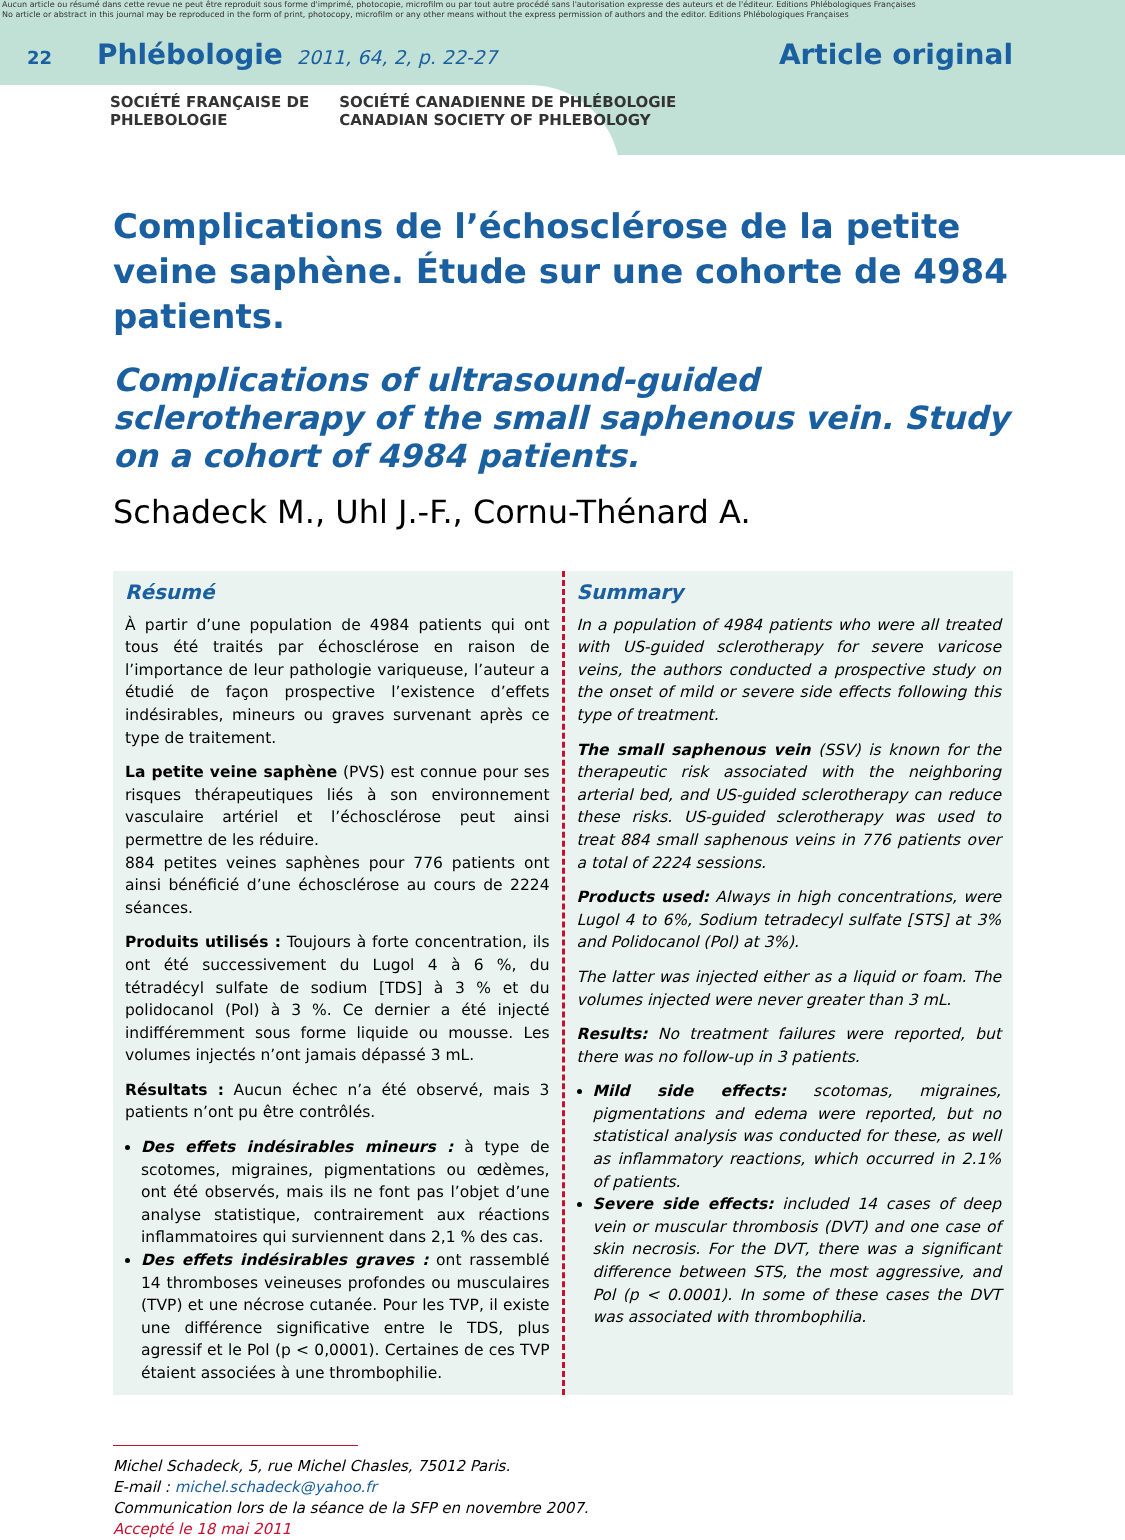Aucun article ou résumé dans cette revue ne peut être reproduit sous forme d'imprimé, photocopie, microfilm ou par tout autre procédé sans l'autorisation expresse des auteurs et de l'éditeur. Editions Phlébologiques Françaises
No article or abstract in this journal may be reproduced in the form of print, photocopy, microfilm or any other means without the express permission of authors and the editor. Editions Phlébologiques Françaises
22 Phlébologie 2011, 64, 2, p. 22-27 Article original
SOCIÉTÉ FRANÇAISE DE
PHLEBOLOGIE
SOCIÉTÉ CANADIENNE DE PHLÉBOLOGIE
CANADIAN SOCIETY OF PHLEBOLOGY
Complications de l’échosclérose de la petite veine saphène. Étude sur une cohorte de 4984 patients.
Complications of ultrasound-guided sclerotherapy of the small saphenous vein. Study on a cohort of 4984 patients.
Schadeck M., Uhl J.-F., Cornu-Thénard A.
Résumé
À partir d’une population de 4984 patients qui ont tous été traités par échosclérose en raison de l’importance de leur pathologie variqueuse, l’auteur a étudié de façon prospective l’existence d’effets indésirables, mineurs ou graves survenant après ce type de traitement.
La petite veine saphène (PVS) est connue pour ses risques thérapeutiques liés à son environnement vasculaire artériel et l’échosclérose peut ainsi permettre de les réduire.
884 petites veines saphènes pour 776 patients ont ainsi bénéficié d’une échosclérose au cours de 2224 séances.
Produits utilisés : Toujours à forte concentration, ils ont été successivement du Lugol 4 à 6 %, du tétradécyl sulfate de sodium [TDS] à 3 % et du polidocanol (Pol) à 3 %. Ce dernier a été injecté indifféremment sous forme liquide ou mousse. Les volumes injectés n’ont jamais dépassé 3 mL.
Résultats : Aucun échec n’a été observé, mais 3 patients n’ont pu être contrôlés.
Des effets indésirables mineurs : à type de scotomes, migraines, pigmentations ou œdèmes, ont été observés, mais ils ne font pas l’objet d’une analyse statistique, contrairement aux réactions inflammatoires qui surviennent dans 2,1 % des cas.
Des effets indésirables graves : ont rassemblé 14 thromboses veineuses profondes ou musculaires (TVP) et une nécrose cutanée. Pour les TVP, il existe une différence significative entre le TDS, plus agressif et le Pol (p < 0,0001). Certaines de ces TVP étaient associées à une thrombophilie.
Summary
In a population of 4984 patients who were all treated with US-guided sclerotherapy for severe varicose veins, the authors conducted a prospective study on the onset of mild or severe side effects following this type of treatment.
The small saphenous vein (SSV) is known for the therapeutic risk associated with the neighboring arterial bed, and US-guided sclerotherapy can reduce these risks. US-guided sclerotherapy was used to treat 884 small saphenous veins in 776 patients over a total of 2224 sessions.
Products used: Always in high concentrations, were Lugol 4 to 6%, Sodium tetradecyl sulfate [STS] at 3% and Polidocanol (Pol) at 3%).
The latter was injected either as a liquid or foam. The volumes injected were never greater than 3 mL.
Results: No treatment failures were reported, but there was no follow-up in 3 patients.
Mild side effects: scotomas, migraines, pigmentations and edema were reported, but no statistical analysis was conducted for these, as well as inflammatory reactions, which occurred in 2.1% of patients.
Severe side effects: included 14 cases of deep vein or muscular thrombosis (DVT) and one case of skin necrosis. For the DVT, there was a significant difference between STS, the most aggressive, and Pol (p < 0.0001). In some of these cases the DVT was associated with thrombophilia.
Michel Schadeck, 5, rue Michel Chasles, 75012 Paris.
E-mail : michel.schadeck@yahoo.fr
Communication lors de la séance de la SFP en novembre 2007.
Accepté le 18 mai 2011